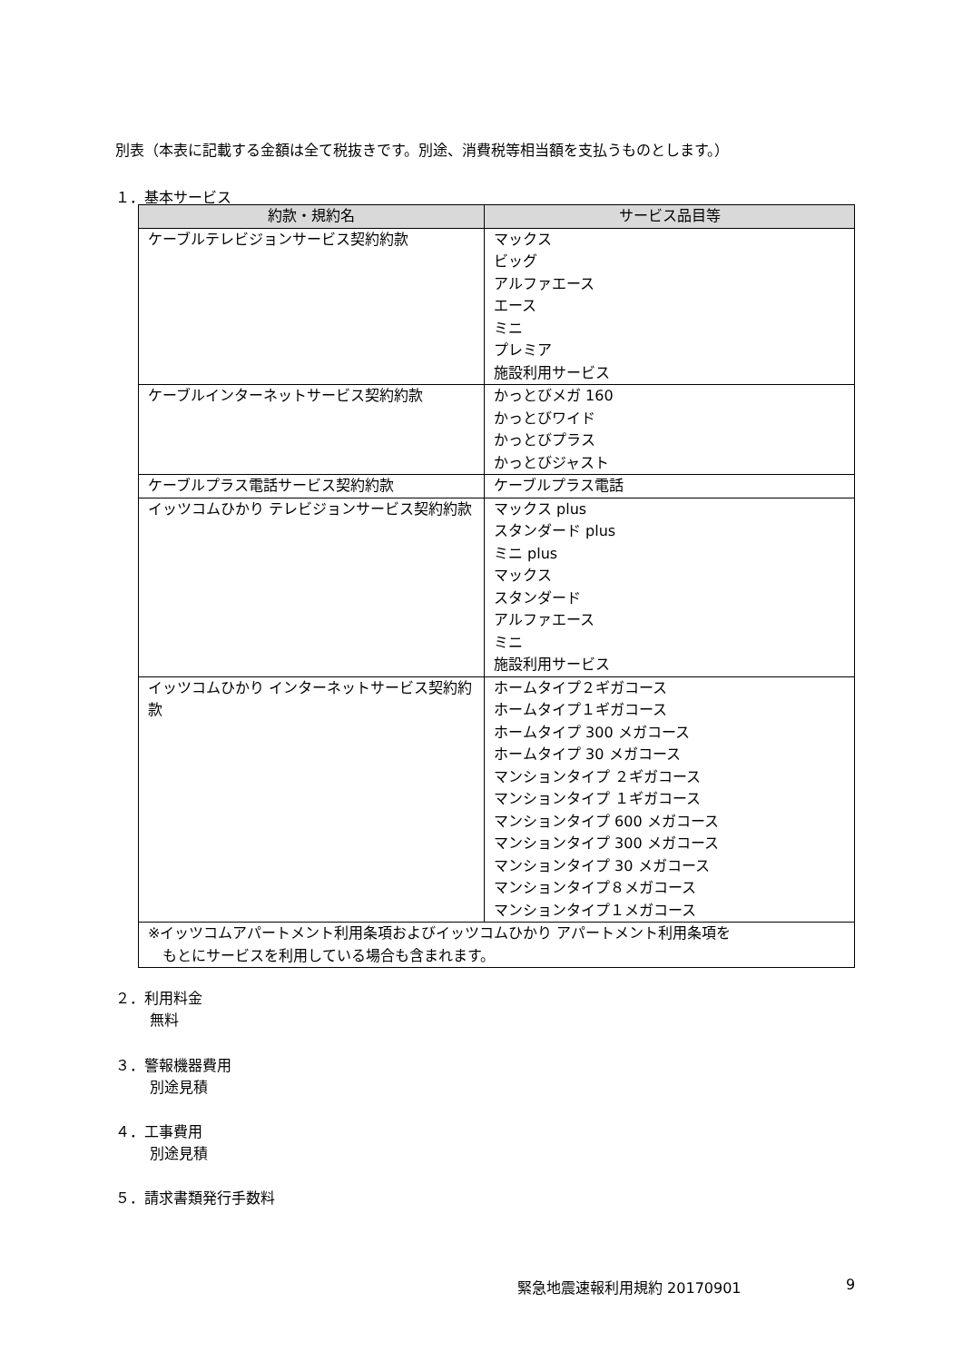別表（本表に記載する金額は全て税抜きです。別途、消費税等相当額を支払うものとします。）
１．基本サービス
| 約款・規約名 | サービス品目等 |
| --- | --- |
| ケーブルテレビジョンサービス契約約款 | マックス ビッグ アルファエース エース ミニ プレミア 施設利用サービス |
| ケーブルインターネットサービス契約約款 | かっとびメガ 160 かっとびワイド かっとびプラス かっとびジャスト |
| ケーブルプラス電話サービス契約約款 | ケーブルプラス電話 |
| イッツコムひかり テレビジョンサービス契約約款 | マックス plus スタンダード plus ミニ plus マックス スタンダード アルファエース ミニ 施設利用サービス |
| イッツコムひかり インターネットサービス契約約款 | ホームタイプ２ギガコース ホームタイプ１ギガコース ホームタイプ 300 メガコース ホームタイプ 30 メガコース マンションタイプ ２ギガコース マンションタイプ １ギガコース マンションタイプ 600 メガコース マンションタイプ 300 メガコース マンションタイプ 30 メガコース マンションタイプ８メガコース マンションタイプ１メガコース |
| ※イッツコムアパートメント利用条項およびイッツコムひかり アパートメント利用条項を もとにサービスを利用している場合も含まれます。 | |
２．利用料金
無料
３．警報機器費用
別途見積
４．工事費用
別途見積
５．請求書類発行手数料
緊急地震速報利用規約 20170901 9